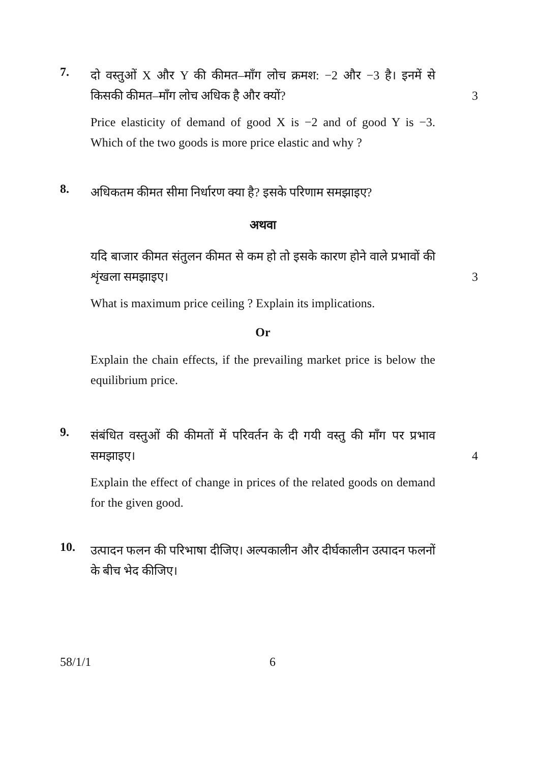7.
दो वस्तुओं X और Y की कीमत–माँग लोच क्रमश: −2 और −3 है। इनमें से किसकी कीमत–माँग लोच अधिक है और क्यों?
3
Price elasticity of demand of good X is −2 and of good Y is −3. Which of the two goods is more price elastic and why ?
8.
अधिकतम कीमत सीमा निर्धारण क्या है? इसके परिणाम समझाइए?
अथवा
यदि बाजार कीमत संतुलन कीमत से कम हो तो इसके कारण होने वाले प्रभावों की शृंखला समझाइए।
3
What is maximum price ceiling ? Explain its implications.
Or
Explain the chain effects, if the prevailing market price is below the equilibrium price.
9.
संबंधित वस्तुओं की कीमतों में परिवर्तन के दी गयी वस्तु की माँग पर प्रभाव समझाइए।
4
Explain the effect of change in prices of the related goods on demand for the given good.
10.
उत्पादन फलन की परिभाषा दीजिए। अल्पकालीन और दीर्घकालीन उत्पादन फलनों के बीच भेद कीजिए।
58/1/1 6